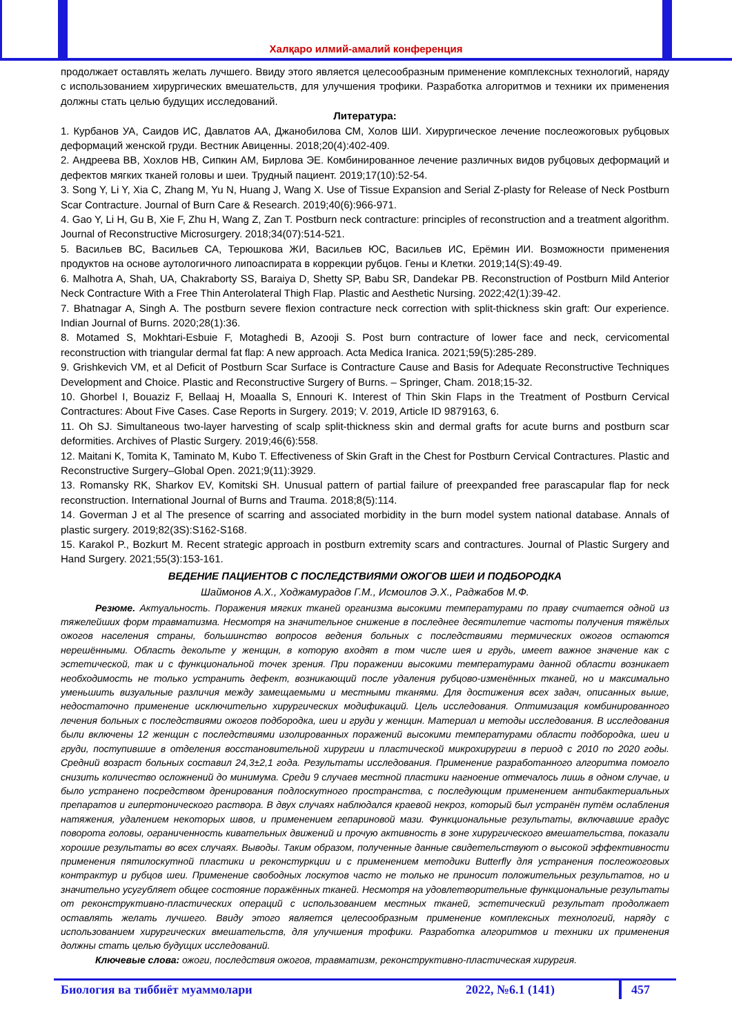Халқаро илмий-амалий конференция
продолжает оставлять желать лучшего. Ввиду этого является целесообразным применение комплексных технологий, наряду с использованием хирургических вмешательств, для улучшения трофики. Разработка алгоритмов и техники их применения должны стать целью будущих исследований.
Литература:
1. Курбанов УА, Саидов ИС, Давлатов АА, Джанобилова СМ, Холов ШИ. Хирургическое лечение послеожоговых рубцовых деформаций женской груди. Вестник Авиценны. 2018;20(4):402-409.
2. Андреева ВВ, Хохлов НВ, Сипкин АМ, Бирлова ЭЕ. Комбинированное лечение различных видов рубцовых деформаций и дефектов мягких тканей головы и шеи. Трудный пациент. 2019;17(10):52-54.
3. Song Y, Li Y, Xia C, Zhang M, Yu N, Huang J, Wang X. Use of Tissue Expansion and Serial Z-plasty for Release of Neck Postburn Scar Contracture. Journal of Burn Care & Research. 2019;40(6):966-971.
4. Gao Y, Li H, Gu B, Xie F, Zhu H, Wang Z, Zan T. Postburn neck contracture: principles of reconstruction and a treatment algorithm. Journal of Reconstructive Microsurgery. 2018;34(07):514-521.
5. Васильев ВС, Васильев СА, Терюшкова ЖИ, Васильев ЮС, Васильев ИС, Ерёмин ИИ. Возможности применения продуктов на основе аутологичного липоаспирата в коррекции рубцов. Гены и Клетки. 2019;14(S):49-49.
6. Malhotra A, Shah, UA, Chakraborty SS, Baraiya D, Shetty SP, Babu SR, Dandekar PB. Reconstruction of Postburn Mild Anterior Neck Contracture With a Free Thin Anterolateral Thigh Flap. Plastic and Aesthetic Nursing. 2022;42(1):39-42.
7. Bhatnagar A, Singh A. The postburn severe flexion contracture neck correction with split-thickness skin graft: Our experience. Indian Journal of Burns. 2020;28(1):36.
8. Motamed S, Mokhtari-Esbuie F, Motaghedi B, Azooji S. Post burn contracture of lower face and neck, cervicomental reconstruction with triangular dermal fat flap: A new approach. Acta Medica Iranica. 2021;59(5):285-289.
9. Grishkevich VM, et al Deficit of Postburn Scar Surface is Contracture Cause and Basis for Adequate Reconstructive Techniques Development and Choice. Plastic and Reconstructive Surgery of Burns. – Springer, Cham. 2018;15-32.
10. Ghorbel I, Bouaziz F, Bellaaj H, Moaalla S, Ennouri K. Interest of Thin Skin Flaps in the Treatment of Postburn Cervical Contractures: About Five Cases. Case Reports in Surgery. 2019; V. 2019, Article ID 9879163, 6.
11. Oh SJ. Simultaneous two-layer harvesting of scalp split-thickness skin and dermal grafts for acute burns and postburn scar deformities. Archives of Plastic Surgery. 2019;46(6):558.
12. Maitani K, Tomita K, Taminato M, Kubo T. Effectiveness of Skin Graft in the Chest for Postburn Cervical Contractures. Plastic and Reconstructive Surgery–Global Open. 2021;9(11):3929.
13. Romansky RK, Sharkov EV, Komitski SH. Unusual pattern of partial failure of preexpanded free parascapular flap for neck reconstruction. International Journal of Burns and Trauma. 2018;8(5):114.
14. Goverman J et al The presence of scarring and associated morbidity in the burn model system national database. Annals of plastic surgery. 2019;82(3S):S162-S168.
15. Karakol P., Bozkurt M. Recent strategic approach in postburn extremity scars and contractures. Journal of Plastic Surgery and Hand Surgery. 2021;55(3):153-161.
ВЕДЕНИЕ ПАЦИЕНТОВ С ПОСЛЕДСТВИЯМИ ОЖОГОВ ШЕИ И ПОДБОРОДКА
Шаймонов А.Х., Ходжамурадов Г.М., Исмоилов Э.Х., Раджабов М.Ф.
Резюме. Актуальность. Поражения мягких тканей организма высокими температурами по праву считается одной из тяжелейших форм травматизма. Несмотря на значительное снижение в последнее десятилетие частоты получения тяжёлых ожогов населения страны, большинство вопросов ведения больных с последствиями термических ожогов остаются нерешёнными. Область декольте у женщин, в которую входят в том числе шея и грудь, имеет важное значение как с эстетической, так и с функциональной точек зрения. При поражении высокими температурами данной области возникает необходимость не только устранить дефект, возникающий после удаления рубцово-изменённых тканей, но и максимально уменьшить визуальные различия между замещаемыми и местными тканями. Для достижения всех задач, описанных выше, недостаточно применение исключительно хирургических модификаций. Цель исследования. Оптимизация комбинированного лечения больных с последствиями ожогов подбородка, шеи и груди у женщин. Материал и методы исследования. В исследования были включены 12 женщин с последствиями изолированных поражений высокими температурами области подбородка, шеи и груди, поступившие в отделения восстановительной хирургии и пластической микрохирургии в период с 2010 по 2020 годы. Средний возраст больных составил 24,3±2,1 года. Результаты исследования. Применение разработанного алгоритма помогло снизить количество осложнений до минимума. Среди 9 случаев местной пластики нагноение отмечалось лишь в одном случае, и было устранено посредством дренирования подлоскутного пространства, с последующим применением антибактериальных препаратов и гипертонического раствора. В двух случаях наблюдался краевой некроз, который был устранён путём ослабления натяжения, удалением некоторых швов, и применением гепариновой мази. Функциональные результаты, включавшие градус поворота головы, ограниченность кивательных движений и прочую активность в зоне хирургического вмешательства, показали хорошие результаты во всех случаях. Выводы. Таким образом, полученные данные свидетельствуют о высокой эффективности применения пятилоскутной пластики и реконстуркции и с применением методики Butterfly для устранения послеожоговых контрактур и рубцов шеи. Применение свободных лоскутов часто не только не приносит положительных результатов, но и значительно усугубляет общее состояние поражённых тканей. Несмотря на удовлетворительные функциональные результаты от реконструктивно-пластических операций с использованием местных тканей, эстетический результат продолжает оставлять желать лучшего. Ввиду этого является целесообразным применение комплексных технологий, наряду с использованием хирургических вмешательств, для улучшения трофики. Разработка алгоритмов и техники их применения должны стать целью будущих исследований.
Ключевые слова: ожоги, последствия ожогов, травматизм, реконструктивно-пластическая хирургия.
Биология ва тиббиёт муаммолари 2022, №6.1 (141) 457